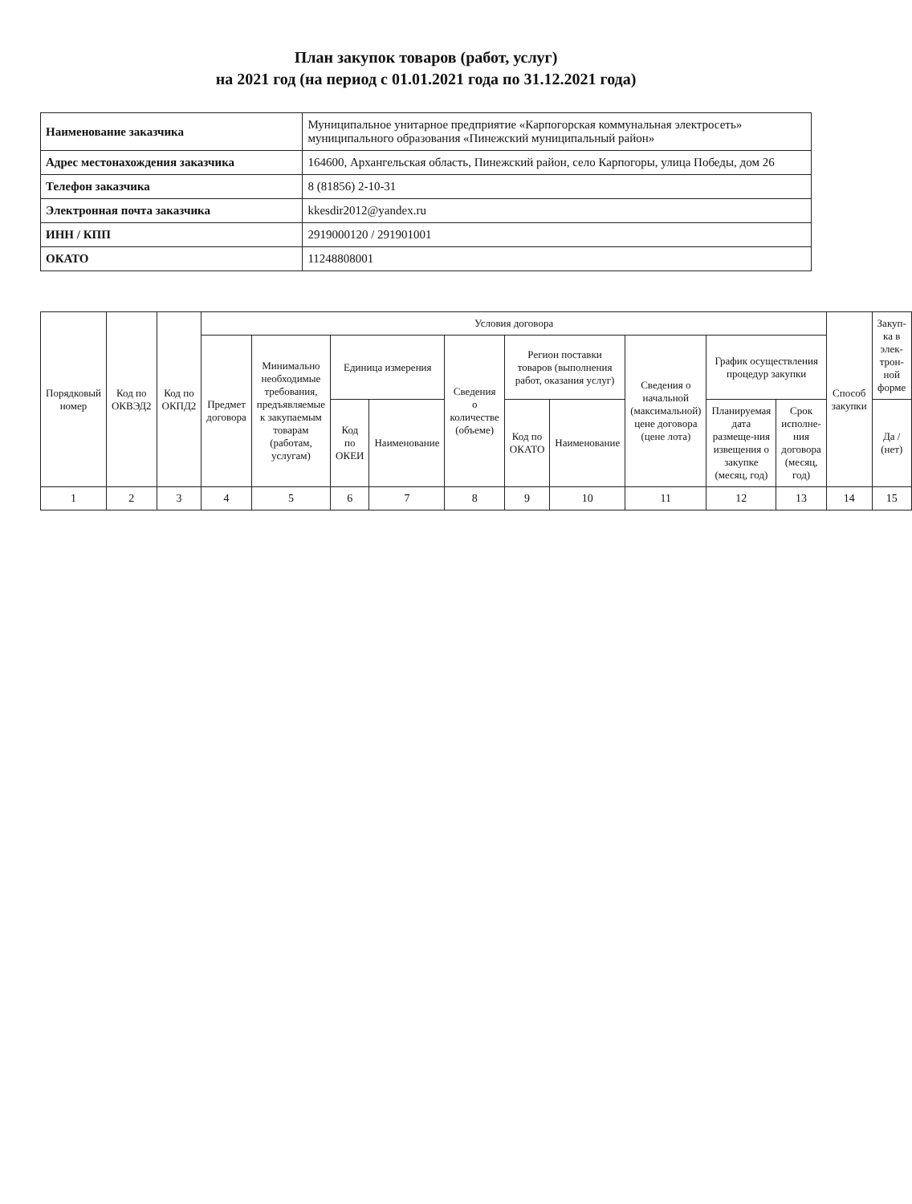План закупок товаров (работ, услуг)
на 2021 год (на период с 01.01.2021 года по 31.12.2021 года)
| Наименование заказчика | Муниципальное унитарное предприятие «Карпогорская коммунальная электросеть» муниципального образования «Пинежский муниципальный район» |
| Адрес местонахождения заказчика | 164600, Архангельская область, Пинежский район, село Карпогоры, улица Победы, дом 26 |
| Телефон заказчика | 8 (81856) 2-10-31 |
| Электронная почта заказчика | kkesdir2012@yandex.ru |
| ИНН / КПП | 2919000120 / 291901001 |
| ОКАТО | 11248808001 |
| Порядковый номер | Код по ОКВЭД2 | Код по ОКПД2 | Условия договора | | | | | | | | | | Способ закупки | Закуп-ка в элек-трон-ной форме |
| --- | --- | --- | --- | --- | --- | --- | --- | --- | --- | --- | --- | --- | --- | --- |
| | | | Предмет договора | Минимально необходимые требования, предъявляемые к закупаемым товарам (работам, услугам) | Единица измерения | | Сведения о количестве (объеме) | Регион поставки товаров (выполнения работ, оказания услуг) | | Сведения о начальной (максимальной) цене договора (цене лота) | График осуществления процедур закупки | | | |
| | | | | | Код по ОКЕИ | Наименование | | Код по ОКАТО | Наименование | | Планируемая дата размеще-ния извещения о закупке (месяц, год) | Срок исполне-ния договора (месяц, год) | | Да / (нет) |
| 1 | 2 | 3 | 4 | 5 | 6 | 7 | 8 | 9 | 10 | 11 | 12 | 13 | 14 | 15 |